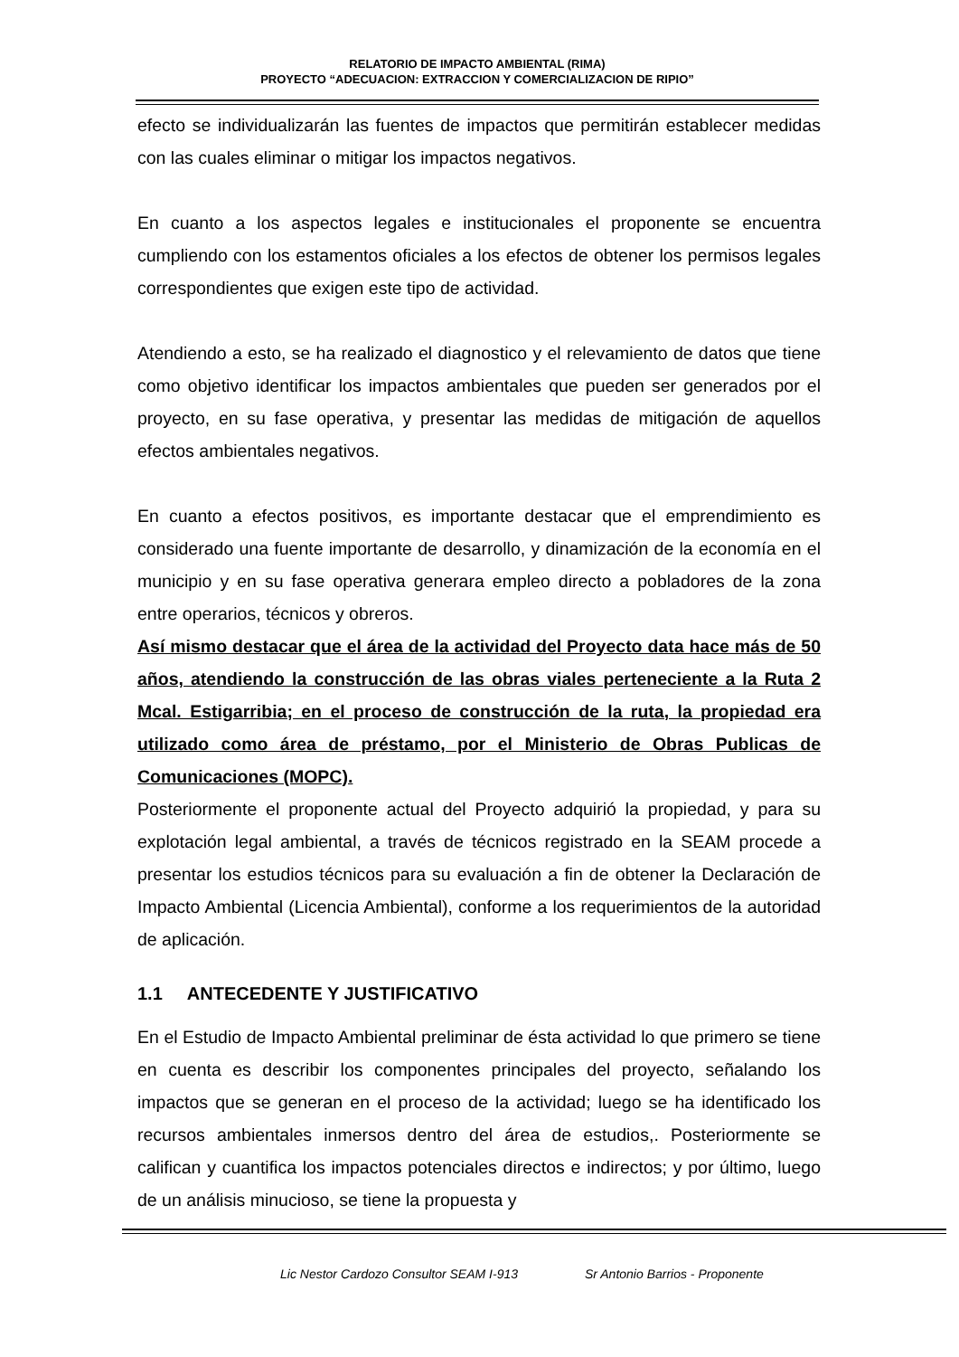RELATORIO DE IMPACTO AMBIENTAL (RIMA)
PROYECTO “ADECUACION: EXTRACCION Y COMERCIALIZACION DE RIPIO”
efecto se individualizarán las fuentes de impactos que permitirán establecer medidas con las cuales eliminar o mitigar los impactos negativos.
En cuanto a los aspectos legales e institucionales el proponente se encuentra cumpliendo con los estamentos oficiales a los efectos de obtener los permisos legales correspondientes que exigen este tipo de actividad.
Atendiendo a esto, se ha realizado el diagnostico y el relevamiento de datos que tiene como objetivo identificar los impactos ambientales que pueden ser generados por el proyecto, en su fase operativa, y presentar las medidas de mitigación de aquellos efectos ambientales negativos.
En cuanto a efectos positivos, es importante destacar que el emprendimiento es considerado una fuente importante de desarrollo, y dinamización de la economía en el municipio y en su fase operativa generara empleo directo a pobladores de la zona entre operarios, técnicos y obreros.
Así mismo destacar que el área de la actividad del Proyecto data hace más de 50 años, atendiendo la construcción de las obras viales perteneciente a la Ruta 2 Mcal. Estigarribia; en el proceso de construcción de la ruta, la propiedad era utilizado como área de préstamo, por el Ministerio de Obras Publicas de Comunicaciones (MOPC).
Posteriormente el proponente actual del Proyecto adquirió la propiedad, y para su explotación legal ambiental, a través de técnicos registrado en la SEAM procede a presentar los estudios técnicos para su evaluación a fin de obtener la Declaración de Impacto Ambiental (Licencia Ambiental), conforme a los requerimientos de la autoridad de aplicación.
1.1 ANTECEDENTE Y JUSTIFICATIVO
En el Estudio de Impacto Ambiental preliminar de ésta actividad lo que primero se tiene en cuenta es describir los componentes principales del proyecto, señalando los impactos que se generan en el proceso de la actividad; luego se ha identificado los recursos ambientales inmersos dentro del área de estudios,. Posteriormente se califican y cuantifica los impactos potenciales directos e indirectos; y por último, luego de un análisis minucioso, se tiene la propuesta y
Lic Nestor Cardozo Consultor SEAM I-913 Sr Antonio Barrios - Proponente